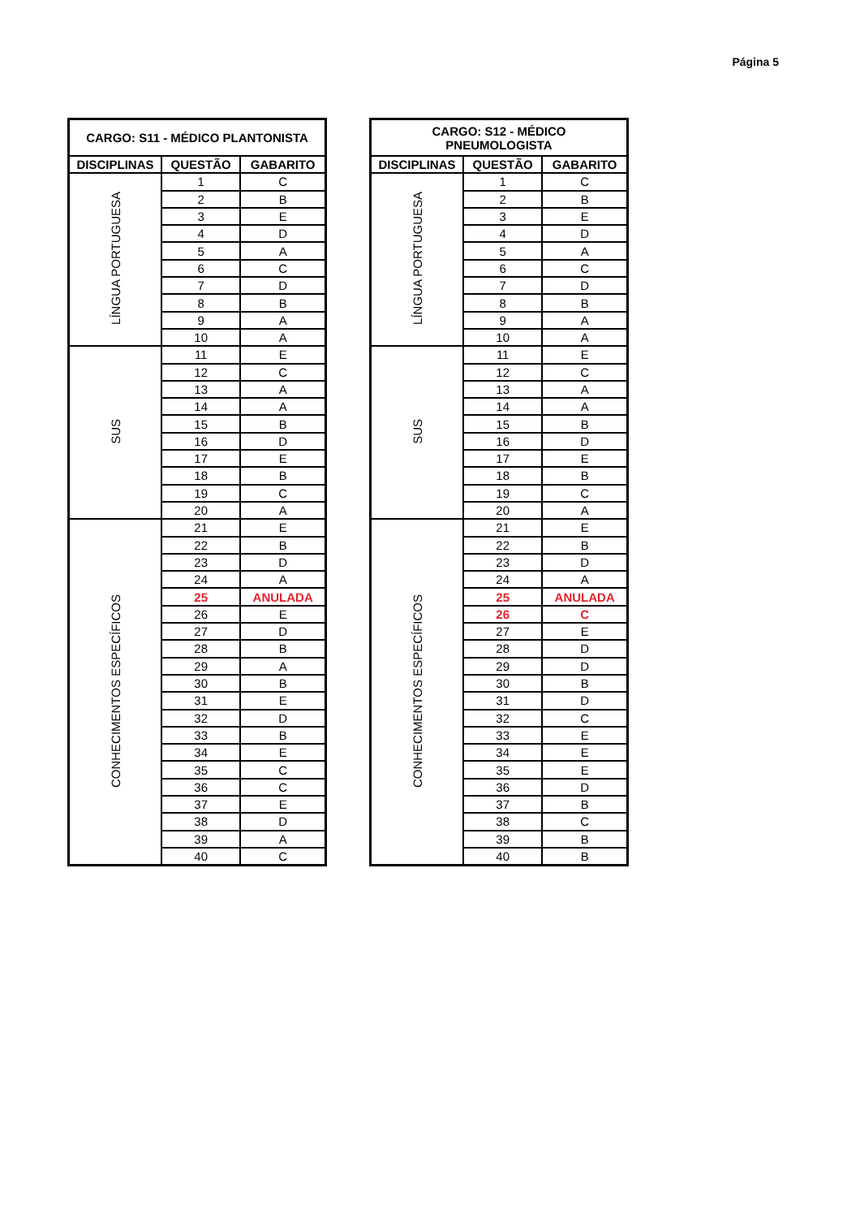Página 5
| CARGO: S11 - MÉDICO PLANTONISTA | | |
| --- | --- | --- |
| DISCIPLINAS | QUESTÃO | GABARITO |
| LÍNGUA PORTUGUESA | 1 | C |
| | 2 | B |
| | 3 | E |
| | 4 | D |
| | 5 | A |
| | 6 | C |
| | 7 | D |
| | 8 | B |
| | 9 | A |
| | 10 | A |
| SUS | 11 | E |
| | 12 | C |
| | 13 | A |
| | 14 | A |
| | 15 | B |
| | 16 | D |
| | 17 | E |
| | 18 | B |
| | 19 | C |
| | 20 | A |
| CONHECIMENTOS ESPECÍFICOS | 21 | E |
| | 22 | B |
| | 23 | D |
| | 24 | A |
| | 25 | ANULADA |
| | 26 | E |
| | 27 | D |
| | 28 | B |
| | 29 | A |
| | 30 | B |
| | 31 | E |
| | 32 | D |
| | 33 | B |
| | 34 | E |
| | 35 | C |
| | 36 | C |
| | 37 | E |
| | 38 | D |
| | 39 | A |
| | 40 | C |
| CARGO: S12 - MÉDICO PNEUMOLOGISTA | | |
| --- | --- | --- |
| DISCIPLINAS | QUESTÃO | GABARITO |
| LÍNGUA PORTUGUESA | 1 | C |
| | 2 | B |
| | 3 | E |
| | 4 | D |
| | 5 | A |
| | 6 | C |
| | 7 | D |
| | 8 | B |
| | 9 | A |
| | 10 | A |
| SUS | 11 | E |
| | 12 | C |
| | 13 | A |
| | 14 | A |
| | 15 | B |
| | 16 | D |
| | 17 | E |
| | 18 | B |
| | 19 | C |
| | 20 | A |
| CONHECIMENTOS ESPECÍFICOS | 21 | E |
| | 22 | B |
| | 23 | D |
| | 24 | A |
| | 25 | ANULADA |
| | 26 | C |
| | 27 | E |
| | 28 | D |
| | 29 | D |
| | 30 | B |
| | 31 | D |
| | 32 | C |
| | 33 | E |
| | 34 | E |
| | 35 | E |
| | 36 | D |
| | 37 | B |
| | 38 | C |
| | 39 | B |
| | 40 | B |